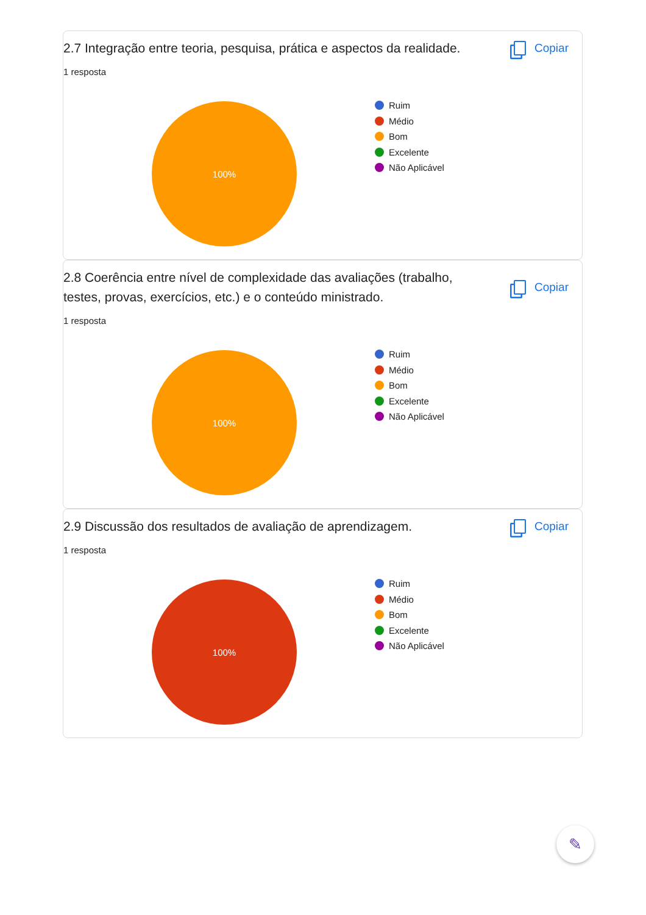2.7 Integração entre teoria, pesquisa, prática e aspectos da realidade.
Copiar
1 resposta
100%
Ruim
Médio
Bom
Excelente
Não Aplicável
2.8 Coerência entre nível de complexidade das avaliações (trabalho, testes, provas, exercícios, etc.) e o conteúdo ministrado.
Copiar
1 resposta
100%
Ruim
Médio
Bom
Excelente
Não Aplicável
2.9 Discussão dos resultados de avaliação de aprendizagem.
Copiar
1 resposta
100%
Ruim
Médio
Bom
Excelente
Não Aplicável
✎